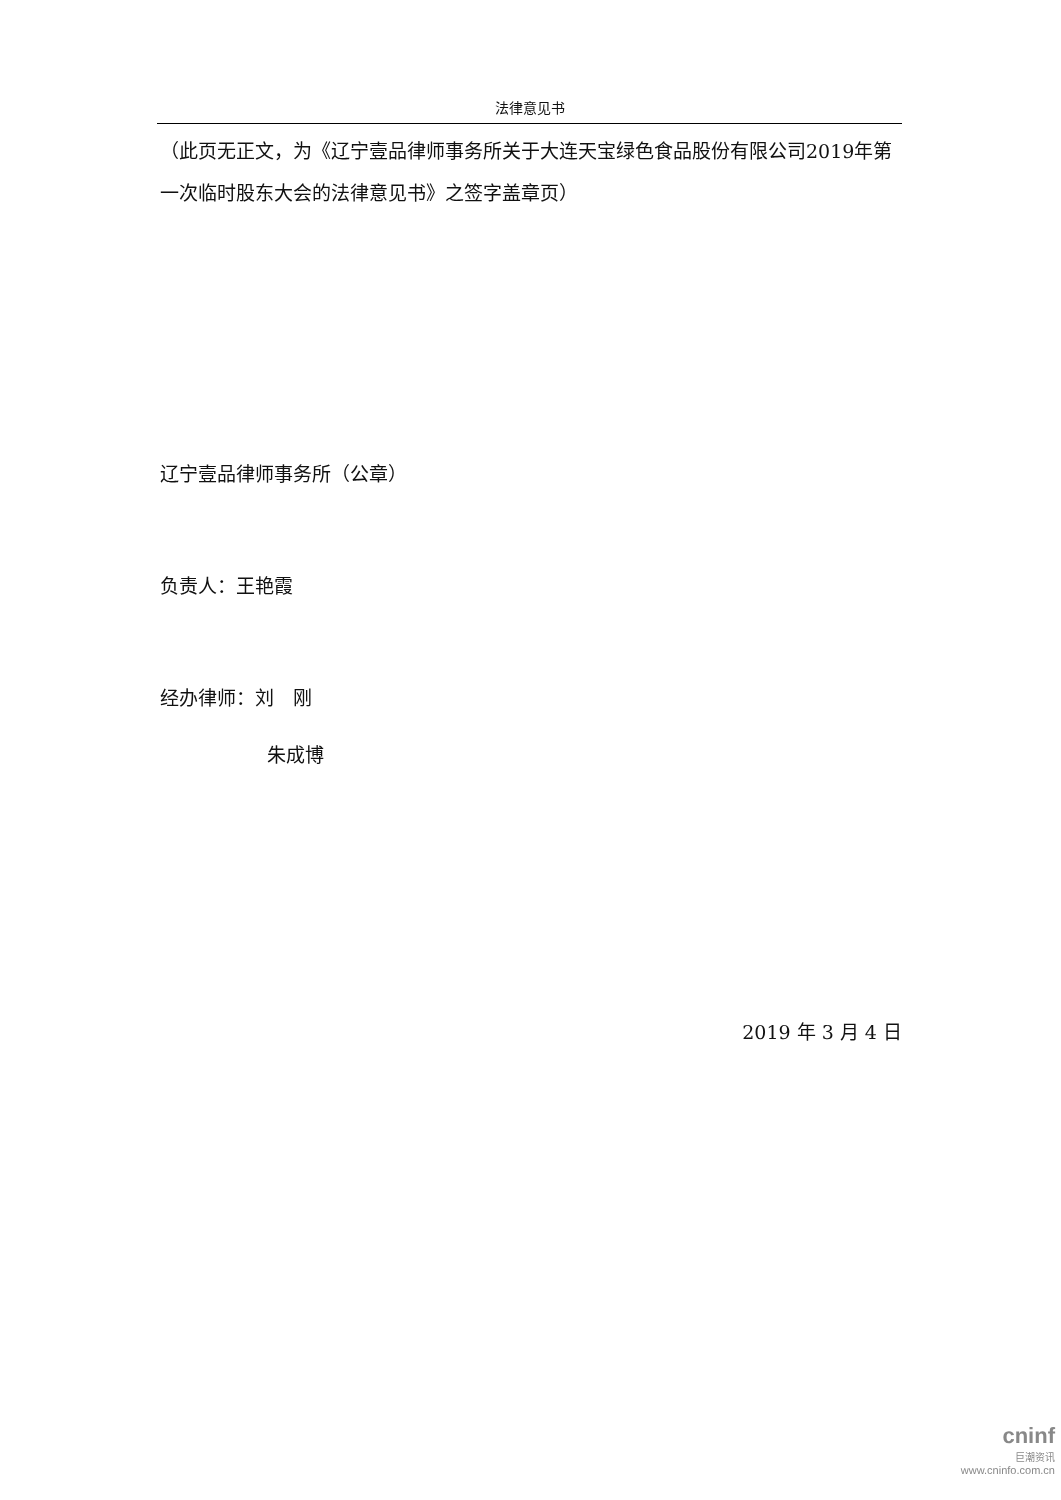法律意见书
（此页无正文，为《辽宁壹品律师事务所关于大连天宝绿色食品股份有限公司2019年第一次临时股东大会的法律意见书》之签字盖章页）
辽宁壹品律师事务所（公章）
负责人：王艳霞
经办律师：刘　刚
朱成博
2019 年 3 月 4 日
cninf
巨潮资讯
www.cninfo.com.cn